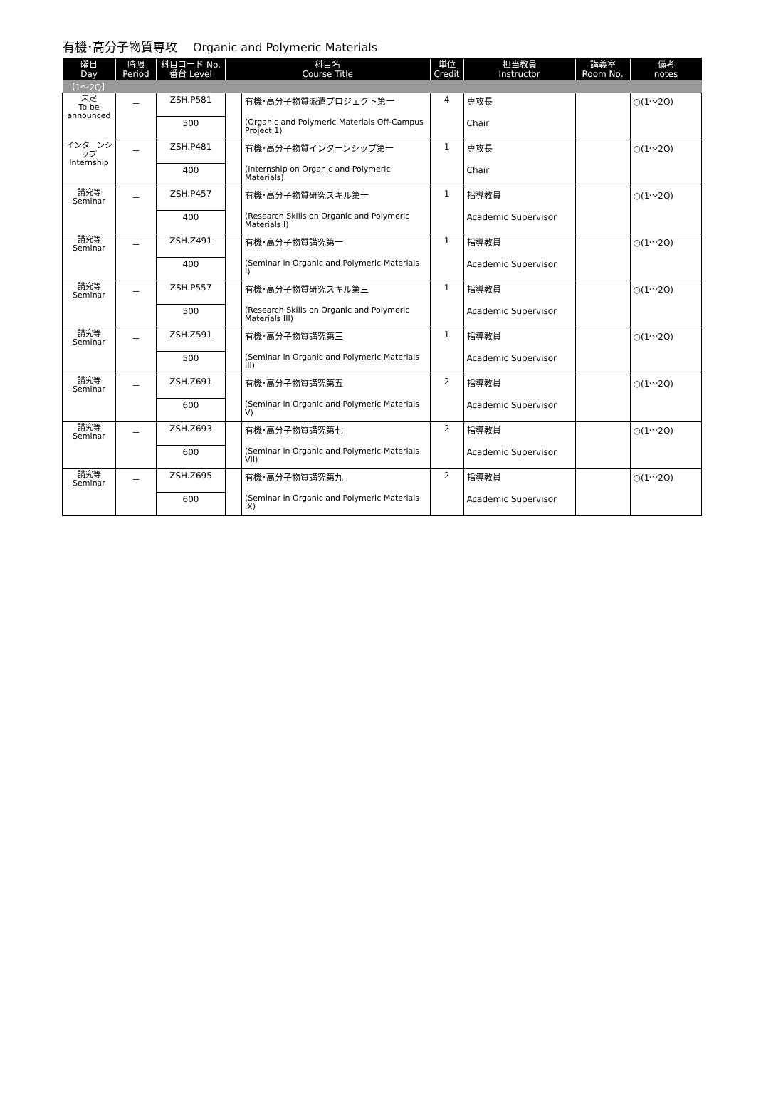有機･高分子物質専攻 Organic and Polymeric Materials
| 曜日 Day | 時限 Period | 科目コード No. 番台 Level | 科目名 Course Title | | 単位 Credit | 担当教員 Instructor | 講義室 Room No. | 備考 notes |
| --- | --- | --- | --- | --- | --- | --- | --- | --- |
| 【1～2Q】 | | | | | | | | |
| 未定 To be announced | － | ZSH.P581 | | 有機･高分子物質派遣プロジェクト第一 | 4 | 専攻長 | | ○(1～2Q) |
| | | 500 | | (Organic and Polymeric Materials Off-Campus Project 1) | | Chair | | |
| インターンシップ Internship | － | ZSH.P481 | | 有機･高分子物質インターンシップ第一 | 1 | 専攻長 | | ○(1～2Q) |
| | | 400 | | (Internship on Organic and Polymeric Materials) | | Chair | | |
| 講究等 Seminar | － | ZSH.P457 | | 有機･高分子物質研究スキル第一 | 1 | 指導教員 | | ○(1～2Q) |
| | | 400 | | (Research Skills on Organic and Polymeric Materials I) | | Academic Supervisor | | |
| 講究等 Seminar | － | ZSH.Z491 | | 有機･高分子物質講究第一 | 1 | 指導教員 | | ○(1～2Q) |
| | | 400 | | (Seminar in Organic and Polymeric Materials I) | | Academic Supervisor | | |
| 講究等 Seminar | － | ZSH.P557 | | 有機･高分子物質研究スキル第三 | 1 | 指導教員 | | ○(1～2Q) |
| | | 500 | | (Research Skills on Organic and Polymeric Materials III) | | Academic Supervisor | | |
| 講究等 Seminar | － | ZSH.Z591 | | 有機･高分子物質講究第三 | 1 | 指導教員 | | ○(1～2Q) |
| | | 500 | | (Seminar in Organic and Polymeric Materials III) | | Academic Supervisor | | |
| 講究等 Seminar | － | ZSH.Z691 | | 有機･高分子物質講究第五 | 2 | 指導教員 | | ○(1～2Q) |
| | | 600 | | (Seminar in Organic and Polymeric Materials V) | | Academic Supervisor | | |
| 講究等 Seminar | － | ZSH.Z693 | | 有機･高分子物質講究第七 | 2 | 指導教員 | | ○(1～2Q) |
| | | 600 | | (Seminar in Organic and Polymeric Materials VII) | | Academic Supervisor | | |
| 講究等 Seminar | － | ZSH.Z695 | | 有機･高分子物質講究第九 | 2 | 指導教員 | | ○(1～2Q) |
| | | 600 | | (Seminar in Organic and Polymeric Materials IX) | | Academic Supervisor | | |